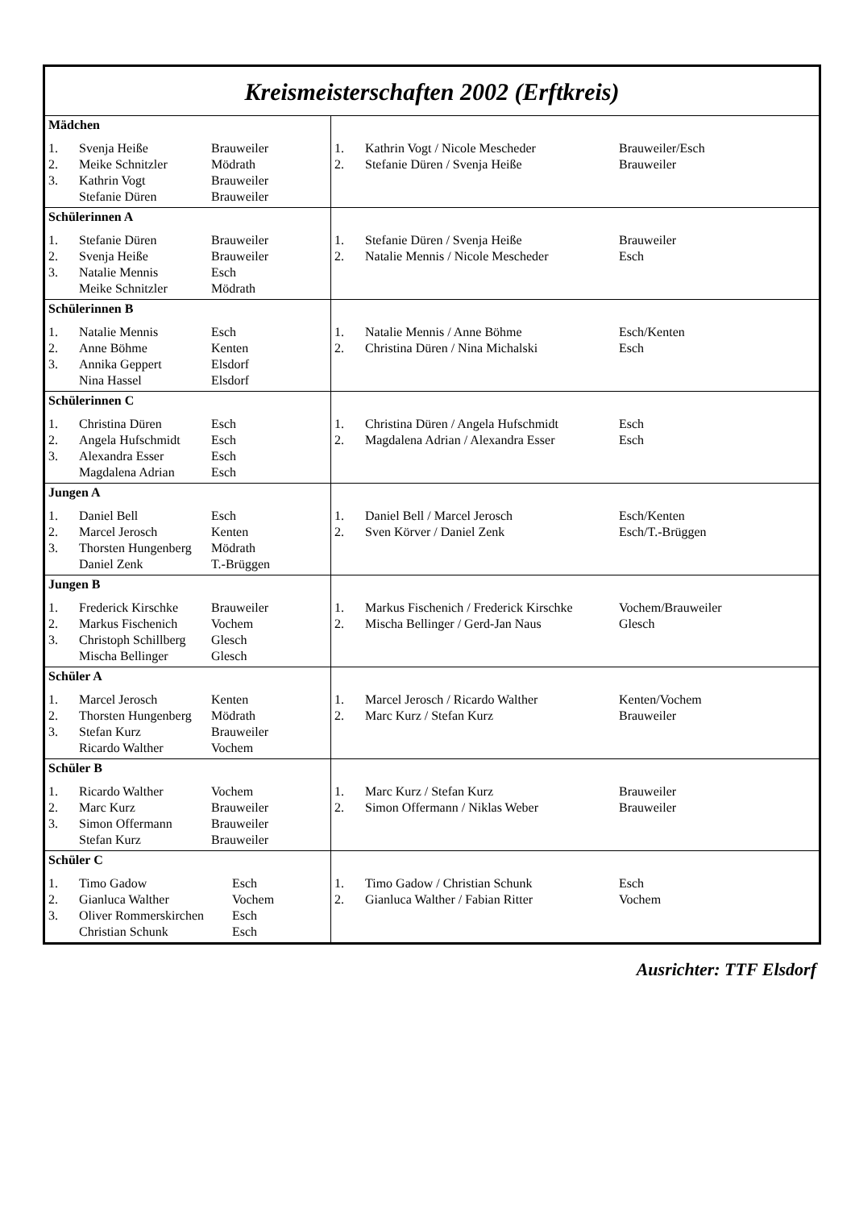Kreismeisterschaften 2002 (Erftkreis)
| Mädchen / 1. / Svenja Heiße / Brauweiler / / 2. / Meike Schnitzler / Mödrath / / 3. / Kathrin Vogt / Brauweiler / / / Stefanie Düren / Brauweiler / | / 1. / Kathrin Vogt / Nicole Mescheder / Brauweiler/Esch / / 2. / Stefanie Düren / Svenja Heiße / Brauweiler / |
| Schülerinnen A / 1. / Stefanie Düren / Brauweiler / / 2. / Svenja Heiße / Brauweiler / / 3. / Natalie Mennis / Esch / / / Meike Schnitzler / Mödrath / | / 1. / Stefanie Düren / Svenja Heiße / Brauweiler / / 2. / Natalie Mennis / Nicole Mescheder / Esch / |
| Schülerinnen B / 1. / Natalie Mennis / Esch / / 2. / Anne Böhme / Kenten / / 3. / Annika Geppert / Elsdorf / / / Nina Hassel / Elsdorf / | / 1. / Natalie Mennis / Anne Böhme / Esch/Kenten / / 2. / Christina Düren / Nina Michalski / Esch / |
| Schülerinnen C / 1. / Christina Düren / Esch / / 2. / Angela Hufschmidt / Esch / / 3. / Alexandra Esser / Esch / / / Magdalena Adrian / Esch / | / 1. / Christina Düren / Angela Hufschmidt / Esch / / 2. / Magdalena Adrian / Alexandra Esser / Esch / |
| Jungen A / 1. / Daniel Bell / Esch / / 2. / Marcel Jerosch / Kenten / / 3. / Thorsten Hungenberg / Mödrath / / / Daniel Zenk / T.-Brüggen / | / 1. / Daniel Bell / Marcel Jerosch / Esch/Kenten / / 2. / Sven Körver / Daniel Zenk / Esch/T.-Brüggen / |
| Jungen B / 1. / Frederick Kirschke / Brauweiler / / 2. / Markus Fischenich / Vochem / / 3. / Christoph Schillberg / Glesch / / / Mischa Bellinger / Glesch / | / 1. / Markus Fischenich / Frederick Kirschke / Vochem/Brauweiler / / 2. / Mischa Bellinger / Gerd-Jan Naus / Glesch / |
| Schüler A / 1. / Marcel Jerosch / Kenten / / 2. / Thorsten Hungenberg / Mödrath / / 3. / Stefan Kurz / Brauweiler / / / Ricardo Walther / Vochem / | / 1. / Marcel Jerosch / Ricardo Walther / Kenten/Vochem / / 2. / Marc Kurz / Stefan Kurz / Brauweiler / |
| Schüler B / 1. / Ricardo Walther / Vochem / / 2. / Marc Kurz / Brauweiler / / 3. / Simon Offermann / Brauweiler / / / Stefan Kurz / Brauweiler / | / 1. / Marc Kurz / Stefan Kurz / Brauweiler / / 2. / Simon Offermann / Niklas Weber / Brauweiler / |
| Schüler C / 1. / Timo Gadow / Esch / / 2. / Gianluca Walther / Vochem / / 3. / Oliver Rommerskirchen / Esch / / / Christian Schunk / Esch / | / 1. / Timo Gadow / Christian Schunk / Esch / / 2. / Gianluca Walther / Fabian Ritter / Vochem / |
Ausrichter: TTF Elsdorf